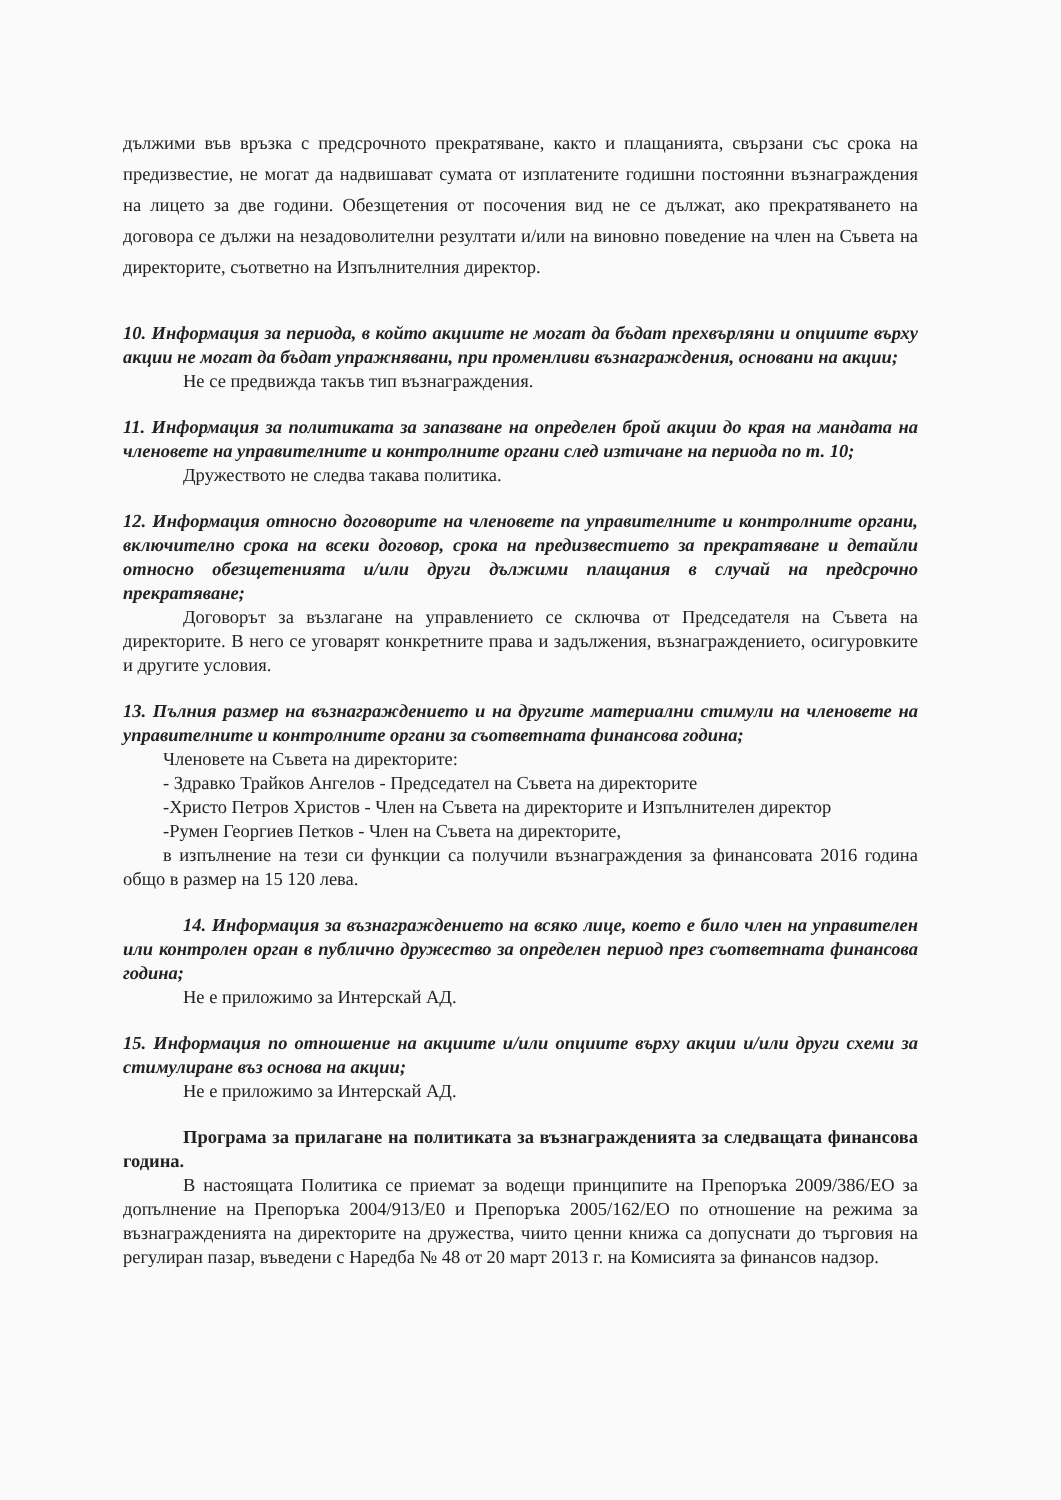дължими във връзка с предсрочното прекратяване, както и плащанията, свързани със срока на предизвестие, не могат да надвишават сумата от изплатените годишни постоянни възнаграждения на лицето за две години. Обезщетения от посочения вид не се дължат, ако прекратяването на договора се дължи на незадоволителни резултати и/или на виновно поведение на член на Съвета на директорите, съответно на Изпълнителния директор.
10. Информация за периода, в който акциите не могат да бъдат прехвърляни и опциите върху акции не могат да бъдат упражнявани, при променливи възнаграждения, основани на акции;
Не се предвижда такъв тип възнаграждения.
11. Информация за политиката за запазване на определен брой акции до края на мандата на членовете на управителните и контролните органи след изтичане на периода по т. 10;
Дружеството не следва такава политика.
12. Информация относно договорите на членовете па управителните и контролните органи, включително срока на всеки договор, срока на предизвестието за прекратяване и детайли относно обезщетенията и/или други дължими плащания в случай на предсрочно прекратяване;
Договорът за възлагане на управлението се сключва от Председателя на Съвета на директорите. В него се уговарят конкретните права и задължения, възнаграждението, осигуровките и другите условия.
13. Пълния размер на възнаграждението и на другите материални стимули на членовете на управителните и контролните органи за съответната финансова година;
Членовете на Съвета на директорите:
- Здравко Трайков Ангелов - Председател на Съвета на директорите
-Христо Петров Христов - Член на Съвета на директорите и Изпълнителен директор
-Румен Георгиев Петков - Член на Съвета на директорите,
в изпълнение на тези си функции са получили възнаграждения за финансовата 2016 година общо в размер на 15 120 лева.
14. Информация за възнаграждението на всяко лице, което е било член на управителен или контролен орган в публично дружество за определен период през съответната финансова година;
Не е приложимо за Интерскай АД.
15. Информация по отношение на акциите и/или опциите върху акции и/или други схеми за стимулиране въз основа на акции;
Не е приложимо за Интерскай АД.
Програма за прилагане на политиката за възнагражденията за следващата финансова година.
В настоящата Политика се приемат за водещи принципите на Препоръка 2009/386/ЕО за допълнение на Препоръка 2004/913/Е0 и Препоръка 2005/162/ЕО по отношение на режима за възнагражденията на директорите на дружества, чиито ценни книжа са допуснати до търговия на регулиран пазар, въведени с Наредба № 48 от 20 март 2013 г. на Комисията за финансов надзор.